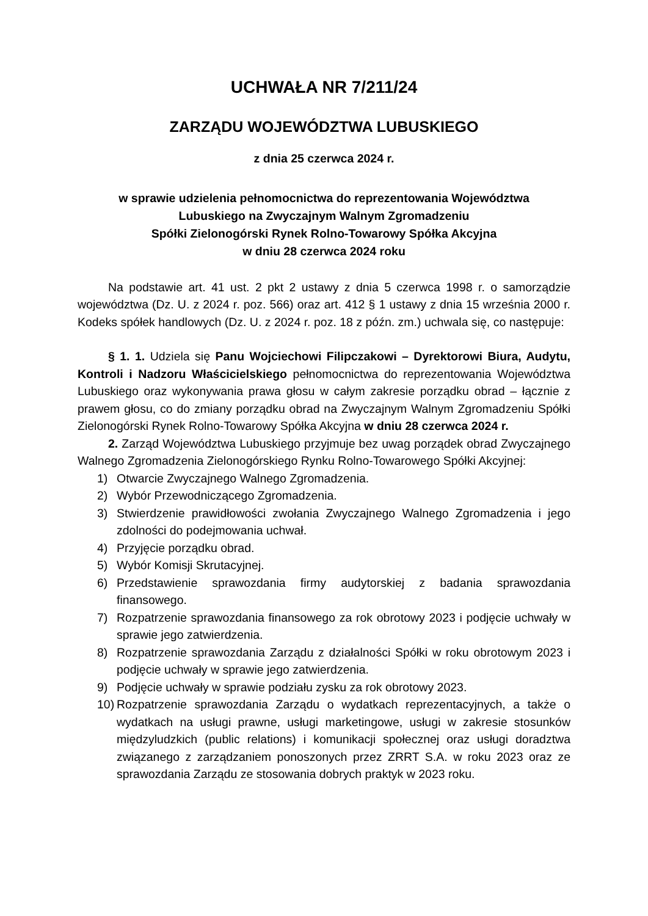UCHWAŁA NR 7/211/24
ZARZĄDU WOJEWÓDZTWA LUBUSKIEGO
z dnia 25 czerwca 2024 r.
w sprawie udzielenia pełnomocnictwa do reprezentowania Województwa
Lubuskiego na Zwyczajnym Walnym Zgromadzeniu
Spółki Zielonogórski Rynek Rolno-Towarowy Spółka Akcyjna
w dniu 28 czerwca 2024 roku
Na podstawie art. 41 ust. 2 pkt 2 ustawy z dnia 5 czerwca 1998 r. o samorządzie województwa (Dz. U. z 2024 r. poz. 566) oraz art. 412 § 1 ustawy z dnia 15 września 2000 r. Kodeks spółek handlowych (Dz. U. z 2024 r. poz. 18 z późn. zm.) uchwala się, co następuje:
§ 1. 1. Udziela się Panu Wojciechowi Filipczakowi – Dyrektorowi Biura, Audytu, Kontroli i Nadzoru Właścicielskiego pełnomocnictwa do reprezentowania Województwa Lubuskiego oraz wykonywania prawa głosu w całym zakresie porządku obrad – łącznie z prawem głosu, co do zmiany porządku obrad na Zwyczajnym Walnym Zgromadzeniu Spółki Zielonogórski Rynek Rolno-Towarowy Spółka Akcyjna w dniu 28 czerwca 2024 r.
2. Zarząd Województwa Lubuskiego przyjmuje bez uwag porządek obrad Zwyczajnego Walnego Zgromadzenia Zielonogórskiego Rynku Rolno-Towarowego Spółki Akcyjnej:
1) Otwarcie Zwyczajnego Walnego Zgromadzenia.
2) Wybór Przewodniczącego Zgromadzenia.
3) Stwierdzenie prawidłowości zwołania Zwyczajnego Walnego Zgromadzenia i jego zdolności do podejmowania uchwał.
4) Przyjęcie porządku obrad.
5) Wybór Komisji Skrutacyjnej.
6) Przedstawienie sprawozdania firmy audytorskiej z badania sprawozdania finansowego.
7) Rozpatrzenie sprawozdania finansowego za rok obrotowy 2023 i podjęcie uchwały w sprawie jego zatwierdzenia.
8) Rozpatrzenie sprawozdania Zarządu z działalności Spółki w roku obrotowym 2023 i podjęcie uchwały w sprawie jego zatwierdzenia.
9) Podjęcie uchwały w sprawie podziału zysku za rok obrotowy 2023.
10) Rozpatrzenie sprawozdania Zarządu o wydatkach reprezentacyjnych, a także o wydatkach na usługi prawne, usługi marketingowe, usługi w zakresie stosunków międzyludzkich (public relations) i komunikacji społecznej oraz usługi doradztwa związanego z zarządzaniem ponoszonych przez ZRRT S.A. w roku 2023 oraz ze sprawozdania Zarządu ze stosowania dobrych praktyk w 2023 roku.